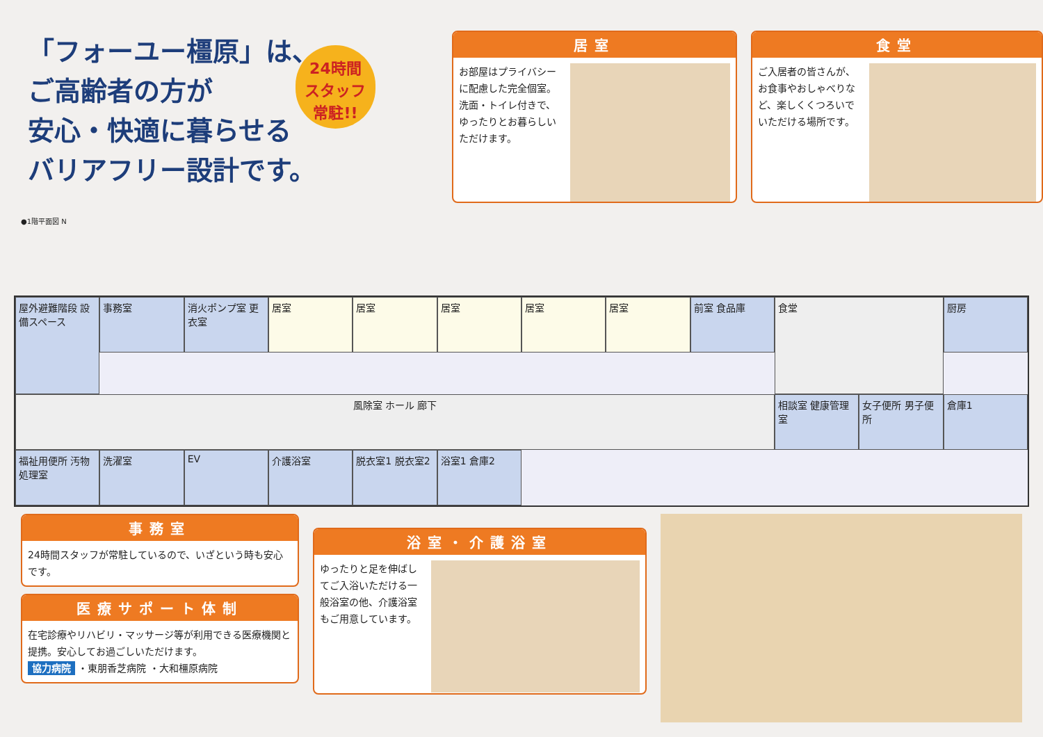「フォーユー橿原」は、
ご高齢者の方が
安心・快適に暮らせる
バリアフリー設計です。
24時間
スタッフ
常駐!!
居室
お部屋はプライバシーに配慮した完全個室。洗面・トイレ付きで、ゆったりとお暮らしいただけます。
食堂
ご入居者の皆さんが、お食事やおしゃべりなど、楽しくくつろいでいただける場所です。
●1階平面図 N
事務室
消火ポンプ室 更衣室
居室
居室
居室
居室
居室
前室 食品庫
厨房
食堂
屋外避難階段 設備スペース
風除室 ホール 廊下
相談室 健康管理室
女子便所 男子便所
倉庫1
福祉用便所 汚物処理室
洗濯室
EV
介護浴室
脱衣室1 脱衣室2
浴室1 倉庫2
事務室
24時間スタッフが常駐しているので、いざという時も安心です。
医療サポート体制
在宅診療やリハビリ・マッサージ等が利用できる医療機関と提携。安心してお過ごしいただけます。
協力病院 ・東朋香芝病院 ・大和橿原病院
浴室・介護浴室
ゆったりと足を伸ばしてご入浴いただける一般浴室の他、介護浴室もご用意しています。